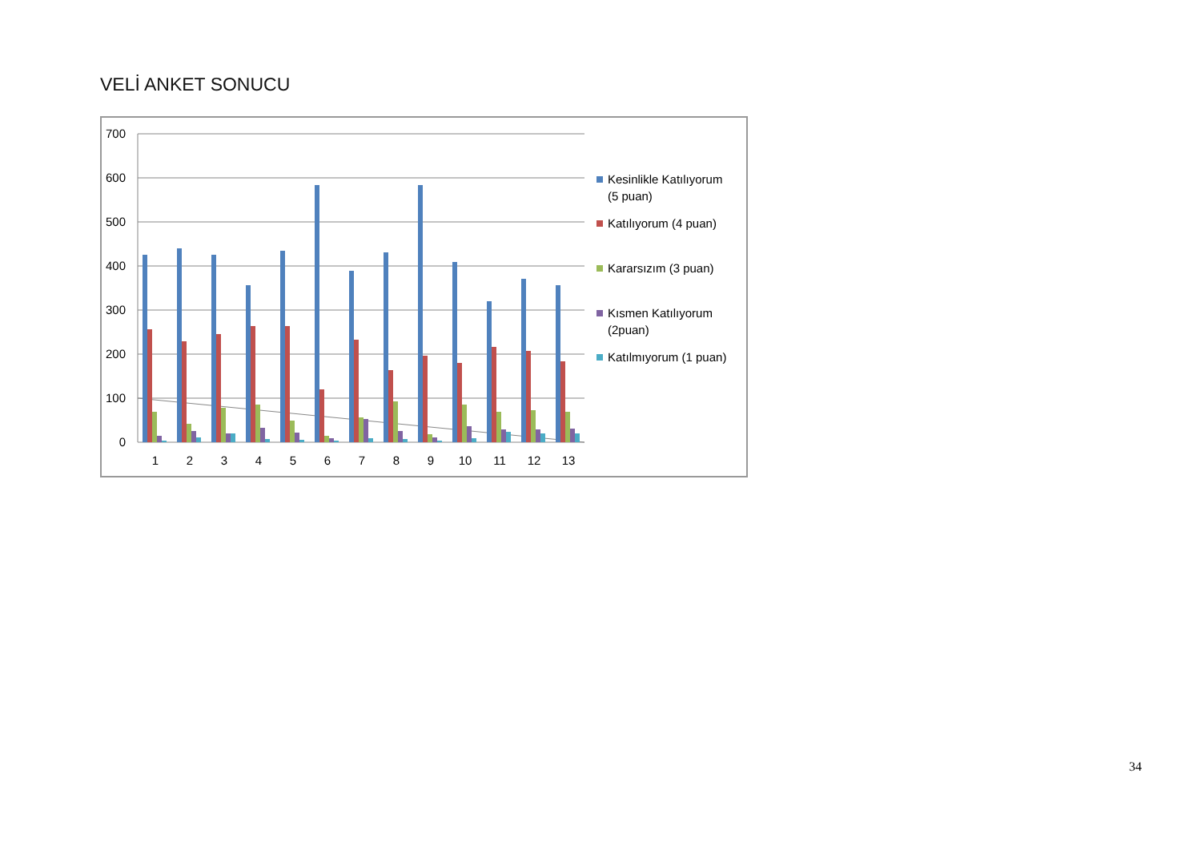VELİ ANKET SONUCU
700
600
500
400
300
200
100
0
1
2
3
4
5
6
7
8
9
10
11
12
13
Kesinlikle Katılıyorum
(5 puan)
Katılıyorum (4 puan)
Kararsızım (3 puan)
Kısmen Katılıyorum
(2puan)
Katılmıyorum (1 puan)
34